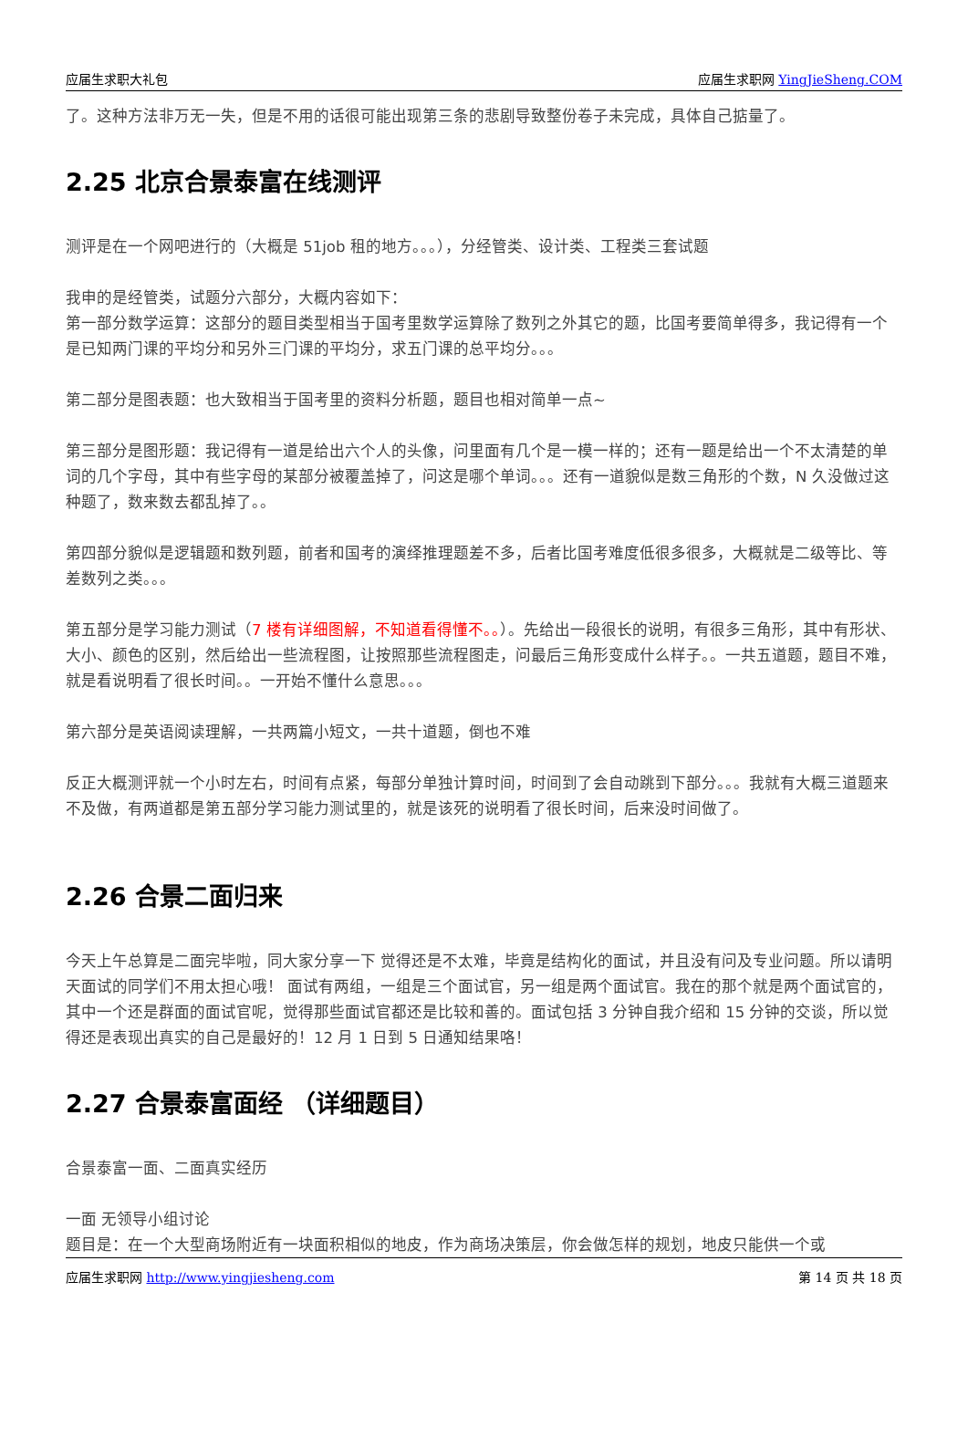应届生求职大礼包 应届生求职网 YingJieSheng.COM
了。这种方法非万无一失，但是不用的话很可能出现第三条的悲剧导致整份卷子未完成，具体自己掂量了。
2.25 北京合景泰富在线测评
测评是在一个网吧进行的（大概是 51job 租的地方。。。），分经管类、设计类、工程类三套试题
我申的是经管类，试题分六部分，大概内容如下：
第一部分数学运算：这部分的题目类型相当于国考里数学运算除了数列之外其它的题，比国考要简单得多，我记得有一个是已知两门课的平均分和另外三门课的平均分，求五门课的总平均分。。。
第二部分是图表题：也大致相当于国考里的资料分析题，题目也相对简单一点~
第三部分是图形题：我记得有一道是给出六个人的头像，问里面有几个是一模一样的；还有一题是给出一个不太清楚的单词的几个字母，其中有些字母的某部分被覆盖掉了，问这是哪个单词。。。还有一道貌似是数三角形的个数，N 久没做过这种题了，数来数去都乱掉了。。
第四部分貌似是逻辑题和数列题，前者和国考的演绎推理题差不多，后者比国考难度低很多很多，大概就是二级等比、等差数列之类。。。
第五部分是学习能力测试（7 楼有详细图解，不知道看得懂不。。）。先给出一段很长的说明，有很多三角形，其中有形状、大小、颜色的区别，然后给出一些流程图，让按照那些流程图走，问最后三角形变成什么样子。。一共五道题，题目不难，就是看说明看了很长时间。。一开始不懂什么意思。。。
第六部分是英语阅读理解，一共两篇小短文，一共十道题，倒也不难
反正大概测评就一个小时左右，时间有点紧，每部分单独计算时间，时间到了会自动跳到下部分。。。我就有大概三道题来不及做，有两道都是第五部分学习能力测试里的，就是该死的说明看了很长时间，后来没时间做了。
2.26 合景二面归来
今天上午总算是二面完毕啦，同大家分享一下 觉得还是不太难，毕竟是结构化的面试，并且没有问及专业问题。所以请明天面试的同学们不用太担心哦！ 面试有两组，一组是三个面试官，另一组是两个面试官。我在的那个就是两个面试官的，其中一个还是群面的面试官呢，觉得那些面试官都还是比较和善的。面试包括 3 分钟自我介绍和 15 分钟的交谈，所以觉得还是表现出真实的自己是最好的！12 月 1 日到 5 日通知结果咯！
2.27 合景泰富面经 （详细题目）
合景泰富一面、二面真实经历
一面 无领导小组讨论
题目是：在一个大型商场附近有一块面积相似的地皮，作为商场决策层，你会做怎样的规划，地皮只能供一个或
应届生求职网 http://www.yingjiesheng.com 第 14 页 共 18 页